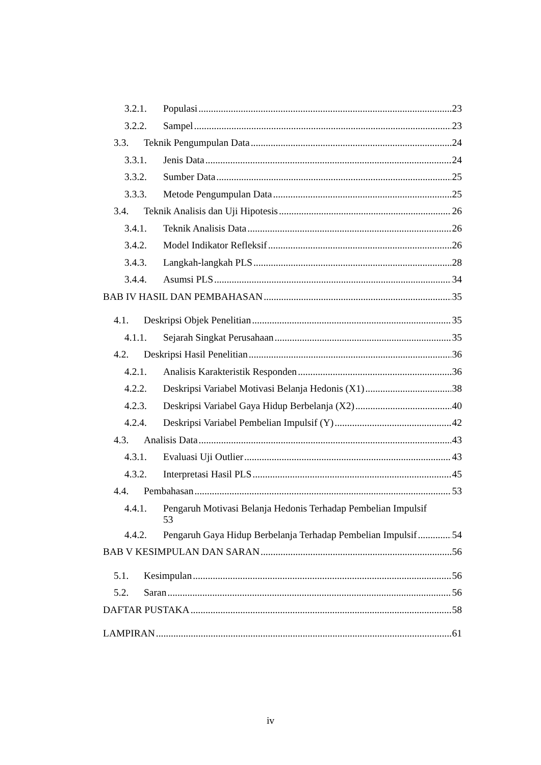3.2.1. Populasi 23
3.2.2. Sampel 23
3.3. Teknik Pengumpulan Data 24
3.3.1. Jenis Data 24
3.3.2. Sumber Data 25
3.3.3. Metode Pengumpulan Data 25
3.4. Teknik Analisis dan Uji Hipotesis 26
3.4.1. Teknik Analisis Data 26
3.4.2. Model Indikator Refleksif 26
3.4.3. Langkah-langkah PLS 28
3.4.4. Asumsi PLS 34
BAB IV HASIL DAN PEMBAHASAN 35
4.1. Deskripsi Objek Penelitian 35
4.1.1. Sejarah Singkat Perusahaan 35
4.2. Deskripsi Hasil Penelitian 36
4.2.1. Analisis Karakteristik Responden 36
4.2.2. Deskripsi Variabel Motivasi Belanja Hedonis (X1) 38
4.2.3. Deskripsi Variabel Gaya Hidup Berbelanja (X2) 40
4.2.4. Deskripsi Variabel Pembelian Impulsif (Y) 42
4.3. Analisis Data 43
4.3.1. Evaluasi Uji Outlier 43
4.3.2. Interpretasi Hasil PLS 45
4.4. Pembahasan 53
4.4.1. Pengaruh Motivasi Belanja Hedonis Terhadap Pembelian Impulsif
53
4.4.2. Pengaruh Gaya Hidup Berbelanja Terhadap Pembelian Impulsif 54
BAB V KESIMPULAN DAN SARAN 56
5.1. Kesimpulan 56
5.2. Saran 56
DAFTAR PUSTAKA 58
LAMPIRAN 61
iv